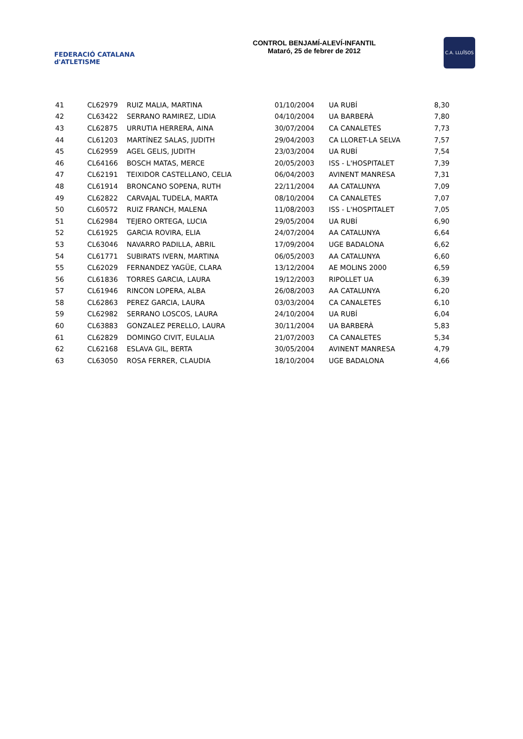FEDERACIÓ CATALANA d'ATLETISME
CONTROL BENJAMÍ-ALEVÍ-INFANTIL
Mataró, 25 de febrer de 2012
C.A. LLUÏSOS
| 41 | CL62979 | RUIZ MALIA, MARTINA | 01/10/2004 | UA RUBÍ | 8,30 |
| 42 | CL63422 | SERRANO RAMIREZ, LIDIA | 04/10/2004 | UA BARBERÀ | 7,80 |
| 43 | CL62875 | URRUTIA HERRERA, AINA | 30/07/2004 | CA CANALETES | 7,73 |
| 44 | CL61203 | MARTÍNEZ SALAS, JUDITH | 29/04/2003 | CA LLORET-LA SELVA | 7,57 |
| 45 | CL62959 | AGEL GELIS, JUDITH | 23/03/2004 | UA RUBÍ | 7,54 |
| 46 | CL64166 | BOSCH MATAS, MERCE | 20/05/2003 | ISS - L'HOSPITALET | 7,39 |
| 47 | CL62191 | TEIXIDOR CASTELLANO, CELIA | 06/04/2003 | AVINENT MANRESA | 7,31 |
| 48 | CL61914 | BRONCANO SOPENA, RUTH | 22/11/2004 | AA CATALUNYA | 7,09 |
| 49 | CL62822 | CARVAJAL TUDELA, MARTA | 08/10/2004 | CA CANALETES | 7,07 |
| 50 | CL60572 | RUIZ FRANCH, MALENA | 11/08/2003 | ISS - L'HOSPITALET | 7,05 |
| 51 | CL62984 | TEJERO ORTEGA, LUCIA | 29/05/2004 | UA RUBÍ | 6,90 |
| 52 | CL61925 | GARCIA ROVIRA, ELIA | 24/07/2004 | AA CATALUNYA | 6,64 |
| 53 | CL63046 | NAVARRO PADILLA, ABRIL | 17/09/2004 | UGE BADALONA | 6,62 |
| 54 | CL61771 | SUBIRATS IVERN, MARTINA | 06/05/2003 | AA CATALUNYA | 6,60 |
| 55 | CL62029 | FERNANDEZ YAGÜE, CLARA | 13/12/2004 | AE MOLINS 2000 | 6,59 |
| 56 | CL61836 | TORRES GARCIA, LAURA | 19/12/2003 | RIPOLLET UA | 6,39 |
| 57 | CL61946 | RINCON LOPERA, ALBA | 26/08/2003 | AA CATALUNYA | 6,20 |
| 58 | CL62863 | PEREZ GARCIA, LAURA | 03/03/2004 | CA CANALETES | 6,10 |
| 59 | CL62982 | SERRANO LOSCOS, LAURA | 24/10/2004 | UA RUBÍ | 6,04 |
| 60 | CL63883 | GONZALEZ PERELLO, LAURA | 30/11/2004 | UA BARBERÀ | 5,83 |
| 61 | CL62829 | DOMINGO CIVIT, EULALIA | 21/07/2003 | CA CANALETES | 5,34 |
| 62 | CL62168 | ESLAVA GIL, BERTA | 30/05/2004 | AVINENT MANRESA | 4,79 |
| 63 | CL63050 | ROSA FERRER, CLAUDIA | 18/10/2004 | UGE BADALONA | 4,66 |